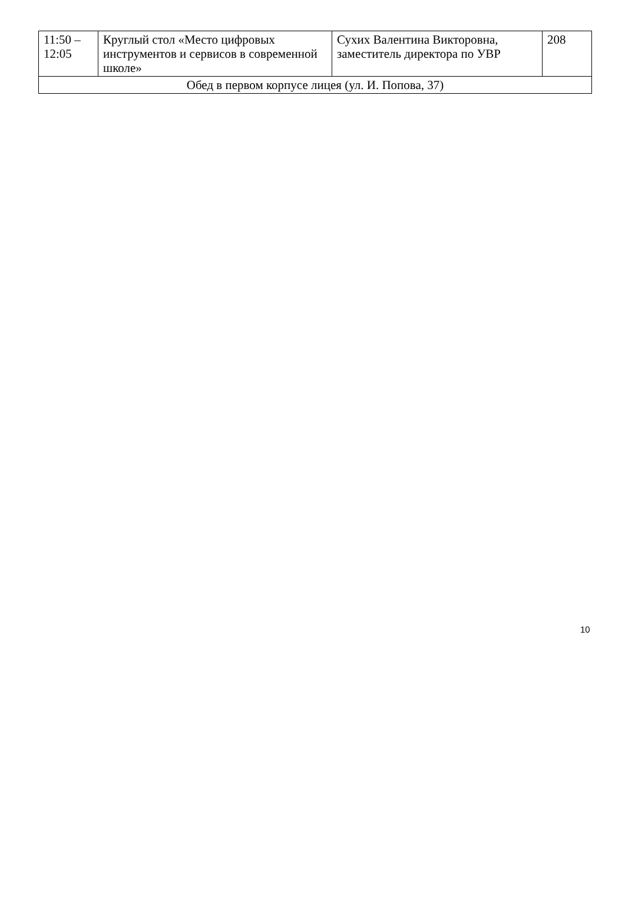| 11:50 – 12:05 | Круглый стол «Место цифровых инструментов и сервисов в современной школе» | Сухих Валентина Викторовна, заместитель директора по УВР | 208 |
| Обед в первом корпусе лицея (ул. И. Попова, 37) | | | |
10